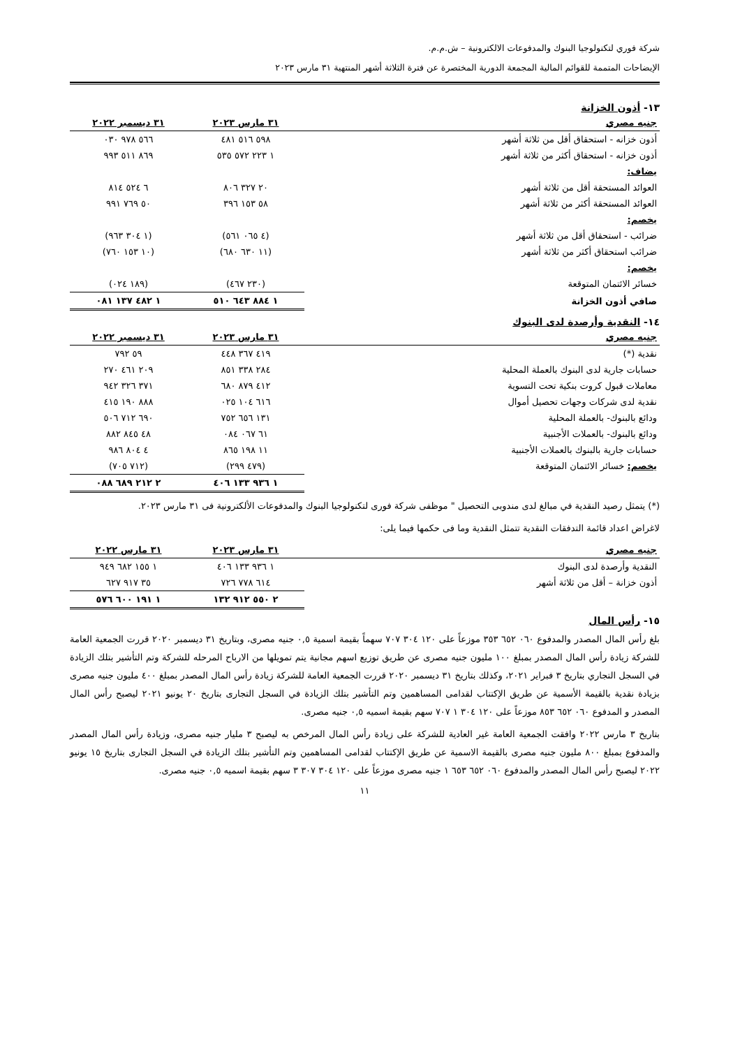شركة فوري لتكنولوجيا البنوك والمدفوعات الالكترونية – ش.م.م.
الإيضاحات المتممة للقوائم المالية المجمعة الدورية المختصرة عن فترة الثلاثة أشهر المنتهية ٣١ مارس ٢٠٢٣
١٣- أذون الخزانة
| جنيه مصري | ٣١ مارس ٢٠٢٣ | ٣١ ديسمبر ٢٠٢٢ |
| --- | --- | --- |
| أذون خزانه - استحقاق أقل من ثلاثة أشهر | ٥٩٨ ٥١٦ ٤٨١ | ٥٦٦ ٩٧٨ ٠٣٠ |
| أذون خزانه - استحقاق أكثر من ثلاثة أشهر | ١ ٢٢٣ ٥٧٢ ٥٣٥ | ٨٦٩ ٥١١ ٩٩٣ |
| يضاف: | | |
| العوائد المستحقة أقل من ثلاثة أشهر | ٢٠ ٣٢٧ ٨٠٦ | ٦ ٥٢٤ ٨١٤ |
| العوائد المستحقة أكثر من ثلاثة أشهر | ٥٨ ١٥٣ ٣٩٦ | ٥٠ ٧٦٩ ٩٩١ |
| يخصم: | | |
| ضرائب - استحقاق أقل من ثلاثة أشهر | (٤ ٠٦٥ ٥٦١) | (١ ٣٠٤ ٩٦٣) |
| ضرائب استحقاق أكثر من ثلاثة أشهر | (١١ ٦٣٠ ٦٨٠) | (١٠ ١٥٣ ٧٦٠) |
| يخصم: | | |
| خسائر الائتمان المتوقعة | (٢٣٠ ٤٦٧) | (١٨٩ ٠٢٤) |
| صافي أذون الخزانة | ١ ٨٨٤ ٦٤٣ ٥١٠ | ١ ٤٨٢ ١٣٧ ٠٨١ |
١٤- النقدية وأرصدة لدى البنوك
| جنيه مصري | ٣١ مارس ٢٠٢٣ | ٣١ ديسمبر ٢٠٢٢ |
| --- | --- | --- |
| نقدية (*) | ٤١٩ ٣٦٧ ٤٤٨ | ٥٩ ٧٩٢ |
| حسابات جارية لدى البنوك بالعملة المحلية | ٢٨٤ ٣٣٨ ٨٥١ | ٢٠٩ ٤٦١ ٢٧٠ |
| معاملات قبول كروت بنكية تحت التسوية | ٤١٢ ٨٧٩ ٦٨٠ | ٣٧١ ٣٢٦ ٩٤٢ |
| نقدية لدى شركات وجهات تحصيل أموال | ٦١٦ ١٠٤ ٠٢٥ | ٨٨٨ ١٩٠ ٤١٥ |
| ودائع بالبنوك- بالعملة المحلية | ١٣١ ٦٥٦ ٧٥٢ | ٦٩٠ ٧١٢ ٥٠٦ |
| ودائع بالبنوك- بالعملات الأجنبية | ٦١ ٠٦٧ ٠٨٤ | ٤٨ ٨٤٥ ٨٨٢ |
| حسابات جارية بالبنوك بالعملات الأجنبية | ١١ ١٩٨ ٨٦٥ | ٤ ٨٠٤ ٩٨٦ |
| يخصم: خسائر الائتمان المتوقعة | (٤٧٩ ٢٩٩) | (٧١٢ ٧٠٥) |
| | ١ ٩٣٦ ١٣٣ ٤٠٦ | ٢ ٢١٢ ٦٨٩ ٠٨٨ |
(*) يتمثل رصيد النقدية في مبالغ لدى مندوبى التحصيل " موظفى شركة فورى لتكنولوجيا البنوك والمدفوعات الألكترونية فى ٣١ مارس ٢٠٢٣.
لاغراض اعداد قائمة التدفقات النقدية تتمثل النقدية وما فى حكمها فيما يلى:
| جنيه مصري | ٣١ مارس ٢٠٢٣ | ٣١ مارس ٢٠٢٢ |
| --- | --- | --- |
| النقدية وأرصدة لدى البنوك | ١ ٩٣٦ ١٣٣ ٤٠٦ | ١ ١٥٥ ٦٨٢ ٩٤٩ |
| أذون خزانة – أقل من ثلاثة أشهر | ٦١٤ ٧٧٨ ٧٢٦ | ٣٥ ٩١٧ ٦٢٧ |
| | ٢ ٥٥٠ ٩١٢ ١٣٢ | ١ ١٩١ ٦٠٠ ٥٧٦ |
١٥- رأس المال
بلغ رأس المال المصدر والمدفوع ٠٦٠ ٦٥٢ ٣٥٣ موزعاً على ١٢٠ ٣٠٤ ٧٠٧ سهماً بقيمة اسمية ٠,٥ جنيه مصرى، وبتاريخ ٣١ ديسمبر ٢٠٢٠ قررت الجمعية العامة للشركة زيادة رأس المال المصدر بمبلغ ١٠٠ مليون جنيه مصرى عن طريق توزيع اسهم مجانية يتم تمويلها من الارباح المرحله للشركة وتم التأشير بتلك الزيادة في السجل التجاري بتاريخ ٣ فبراير ٢٠٢١، وكذلك بتاريخ ٣١ ديسمبر ٢٠٢٠ قررت الجمعية العامة للشركة زيادة رأس المال المصدر بمبلغ ٤٠٠ مليون جنيه مصرى بزيادة نقدية بالقيمة الأسمية عن طريق الإكتتاب لقدامى المساهمين وتم التأشير بتلك الزيادة في السجل التجارى بتاريخ ٢٠ يونيو ٢٠٢١ ليصبح رأس المال المصدر و المدفوع ٠٦٠ ٦٥٢ ٨٥٣ موزعاً على ١٢٠ ٣٠٤ ١ ٧٠٧ سهم بقيمة اسميه ٠,٥ جنيه مصرى.
بتاريخ ٣ مارس ٢٠٢٢ وافقت الجمعية العامة غير العادية للشركة على زيادة رأس المال المرخص به ليصبح ٣ مليار جنيه مصرى، وزيادة رأس المال المصدر والمدفوع بمبلغ ٨٠٠ مليون جنيه مصرى بالقيمة الاسمية عن طريق الإكتتاب لقدامى المساهمين وتم التأشير بتلك الزيادة في السجل التجارى بتاريخ ١٥ يونيو ٢٠٢٢ ليصبح رأس المال المصدر والمدفوع ٠٦٠ ٦٥٢ ٦٥٣ ١ جنيه مصرى موزعاً على ١٢٠ ٣٠٤ ٣٠٧ ٣ سهم بقيمة اسميه ٠,٥ جنيه مصرى.
١١